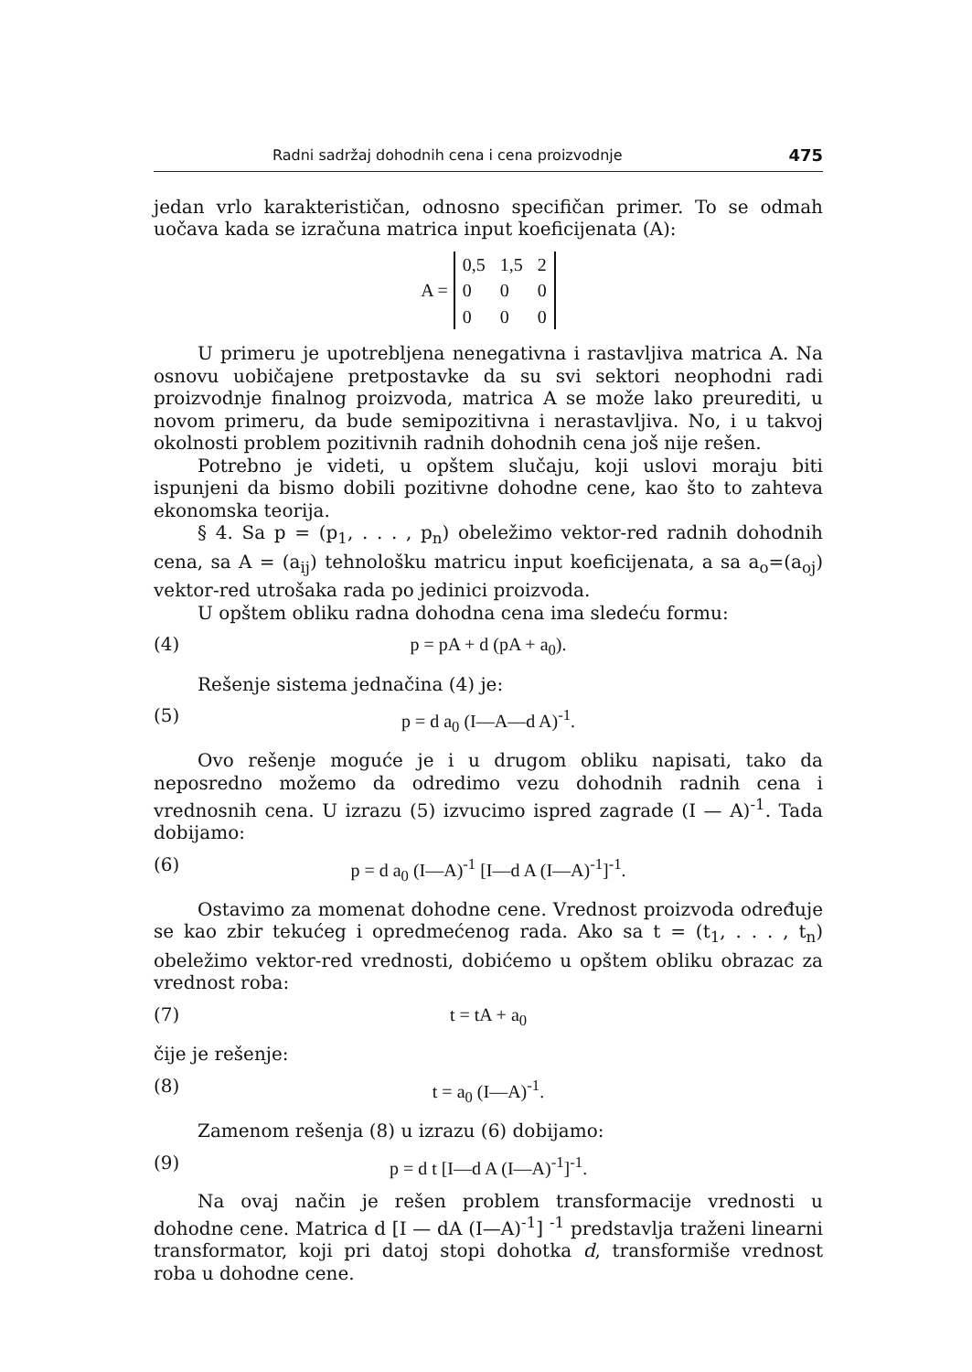Radni sadržaj dohodnih cena i cena proizvodnje 475
jedan vrlo karakterističan, odnosno specifičan primer. To se odmah uočava kada se izračuna matrica input koeficijenata (A):
A =
| 0,5 | 1,5 | 2 |
| 0 | 0 | 0 |
| 0 | 0 | 0 |
U primeru je upotrebljena nenegativna i rastavljiva matrica A. Na osnovu uobičajene pretpostavke da su svi sektori neophodni radi proizvodnje finalnog proizvoda, matrica A se može lako preurediti, u novom primeru, da bude semipozitivna i nerastavljiva. No, i u takvoj okolnosti problem pozitivnih radnih dohodnih cena još nije rešen.
Potrebno je videti, u opštem slučaju, koji uslovi moraju biti ispunjeni da bismo dobili pozitivne dohodne cene, kao što to zahteva ekonomska teorija.
§ 4. Sa p = (p<sub>1</sub>, . . . , p<sub>n</sub>) obeležimo vektor-red radnih dohodnih cena, sa A = (a<sub>ij</sub>) tehnološku matricu input koeficijenata, a sa a<sub>o</sub>=(a<sub>oj</sub>) vektor-red utrošaka rada po jedinici proizvoda.
U opštem obliku radna dohodna cena ima sledeću formu:
(4) p = pA + d (pA + a<sub>0</sub>).
Rešenje sistema jednačina (4) je:
(5) p = d a<sub>0</sub> (I—A—d A)<sup>-1</sup>.
Ovo rešenje moguće je i u drugom obliku napisati, tako da neposredno možemo da odredimo vezu dohodnih radnih cena i vrednosnih cena. U izrazu (5) izvucimo ispred zagrade (I — A)<sup>-1</sup>. Tada dobijamo:
(6) p = d a<sub>0</sub> (I—A)<sup>-1</sup> [I—d A (I—A)<sup>-1</sup>]<sup>-1</sup>.
Ostavimo za momenat dohodne cene. Vrednost proizvoda određuje se kao zbir tekućeg i opredmećenog rada. Ako sa t = (t<sub>1</sub>, . . . , t<sub>n</sub>) obeležimo vektor-red vrednosti, dobićemo u opštem obliku obrazac za vrednost roba:
(7) t = tA + a<sub>0</sub>
čije je rešenje:
(8) t = a<sub>0</sub> (I—A)<sup>-1</sup>.
Zamenom rešenja (8) u izrazu (6) dobijamo:
(9) p = d t [I—d A (I—A)<sup>-1</sup>]<sup>-1</sup>.
Na ovaj način je rešen problem transformacije vrednosti u dohodne cene. Matrica d [I — dA (I—A)<sup>-1</sup>] <sup>-1</sup> predstavlja traženi linearni transformator, koji pri datoj stopi dohotka d, transformiše vrednost roba u dohodne cene.